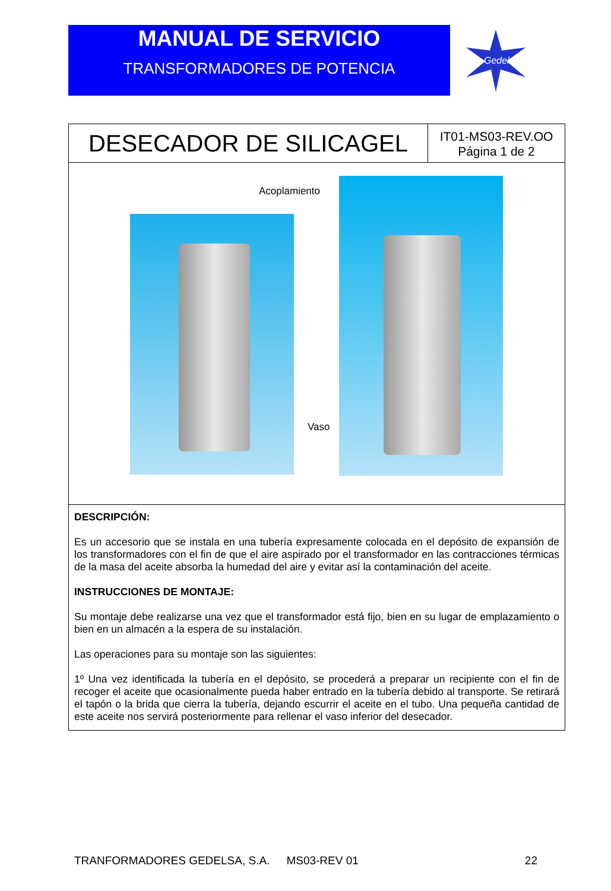MANUAL DE SERVICIO
TRANSFORMADORES DE POTENCIA
Gedelsa
DESECADOR DE SILICAGEL
IT01-MS03-REV.OO
Página 1 de 2
Acoplamiento
Vaso
DESCRIPCIÓN:
Es un accesorio que se instala en una tubería expresamente colocada en el depósito de expansión de los transformadores con el fin de que el aire aspirado por el transformador en las contracciones térmicas de la masa del aceite absorba la humedad del aire y evitar así la contaminación del aceite.
INSTRUCCIONES DE MONTAJE:
Su montaje debe realizarse una vez que el transformador está fijo, bien en su lugar de emplazamiento o bien en un almacén a la espera de su instalación.
Las operaciones para su montaje son las siguientes:
1º Una vez identificada la tubería en el depósito, se procederá a preparar un recipiente con el fin de recoger el aceite que ocasionalmente pueda haber entrado en la tubería debido al transporte. Se retirará el tapón o la brida que cierra la tubería, dejando escurrir el aceite en el tubo. Una pequeña cantidad de este aceite nos servirá posteriormente para rellenar el vaso inferior del desecador.
TRANFORMADORES GEDELSA, S.A. MS03-REV 01 22